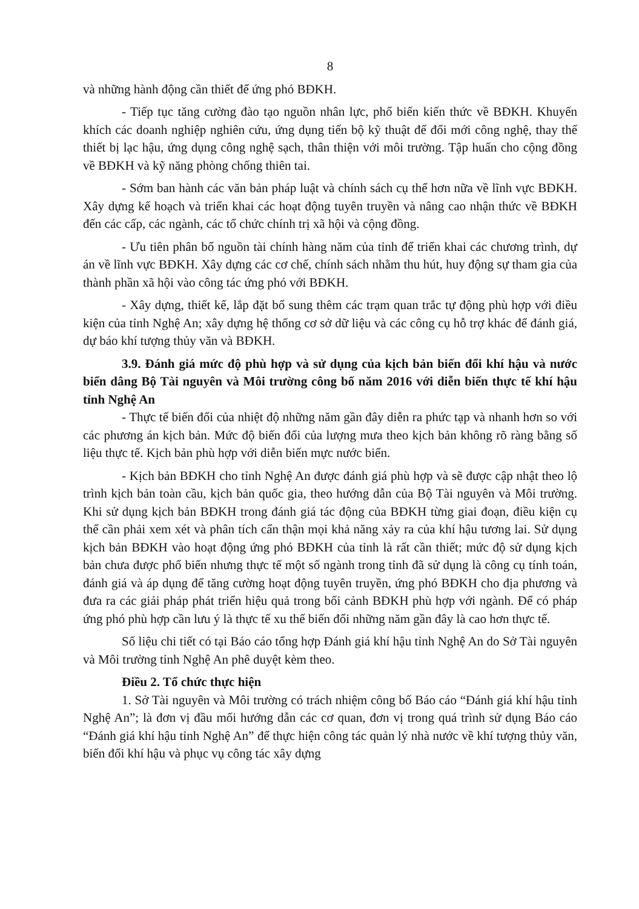8
và những hành động cần thiết để ứng phó BĐKH.
- Tiếp tục tăng cường đào tạo nguồn nhân lực, phổ biến kiến thức về BĐKH. Khuyến khích các doanh nghiệp nghiên cứu, ứng dụng tiến bộ kỹ thuật để đổi mới công nghệ, thay thế thiết bị lạc hậu, ứng dụng công nghệ sạch, thân thiện với môi trường. Tập huấn cho cộng đồng về BĐKH và kỹ năng phòng chống thiên tai.
- Sớm ban hành các văn bản pháp luật và chính sách cụ thể hơn nữa về lĩnh vực BĐKH. Xây dựng kế hoạch và triển khai các hoạt động tuyên truyền và nâng cao nhận thức về BĐKH đến các cấp, các ngành, các tổ chức chính trị xã hội và cộng đồng.
- Ưu tiên phân bổ nguồn tài chính hàng năm của tỉnh để triển khai các chương trình, dự án về lĩnh vực BĐKH. Xây dựng các cơ chế, chính sách nhằm thu hút, huy động sự tham gia của thành phần xã hội vào công tác ứng phó với BĐKH.
- Xây dựng, thiết kế, lắp đặt bổ sung thêm các trạm quan trắc tự động phù hợp với điều kiện của tỉnh Nghệ An; xây dựng hệ thống cơ sở dữ liệu và các công cụ hỗ trợ khác để đánh giá, dự báo khí tượng thủy văn và BĐKH.
3.9. Đánh giá mức độ phù hợp và sử dụng của kịch bản biến đổi khí hậu và nước biển dâng Bộ Tài nguyên và Môi trường công bố năm 2016 với diễn biến thực tế khí hậu tỉnh Nghệ An
- Thực tế biến đổi của nhiệt độ những năm gần đây diễn ra phức tạp và nhanh hơn so với các phương án kịch bản. Mức độ biến đổi của lượng mưa theo kịch bản không rõ ràng bằng số liệu thực tế. Kịch bản phù hợp với diễn biến mực nước biển.
- Kịch bản BĐKH cho tỉnh Nghệ An được đánh giá phù hợp và sẽ được cập nhật theo lộ trình kịch bản toàn cầu, kịch bản quốc gia, theo hướng dẫn của Bộ Tài nguyên và Môi trường. Khi sử dụng kịch bản BĐKH trong đánh giá tác động của BĐKH từng giai đoạn, điều kiện cụ thể cần phải xem xét và phân tích cẩn thận mọi khả năng xảy ra của khí hậu tương lai. Sử dụng kịch bản BĐKH vào hoạt động ứng phó BĐKH của tỉnh là rất cần thiết; mức độ sử dụng kịch bản chưa được phổ biến nhưng thực tế một số ngành trong tỉnh đã sử dụng là công cụ tính toán, đánh giá và áp dụng để tăng cường hoạt động tuyên truyền, ứng phó BĐKH cho địa phương và đưa ra các giải pháp phát triển hiệu quả trong bối cảnh BĐKH phù hợp với ngành. Để có pháp ứng phó phù hợp cần lưu ý là thực tế xu thế biến đổi những năm gần đây là cao hơn thực tế.
Số liệu chi tiết có tại Báo cáo tổng hợp Đánh giá khí hậu tỉnh Nghệ An do Sở Tài nguyên và Môi trường tỉnh Nghệ An phê duyệt kèm theo.
Điều 2. Tổ chức thực hiện
1. Sở Tài nguyên và Môi trường có trách nhiệm công bố Báo cáo “Đánh giá khí hậu tỉnh Nghệ An”; là đơn vị đầu mối hướng dẫn các cơ quan, đơn vị trong quá trình sử dụng Báo cáo “Đánh giá khí hậu tỉnh Nghệ An” để thực hiện công tác quản lý nhà nước về khí tượng thủy văn, biến đổi khí hậu và phục vụ công tác xây dựng